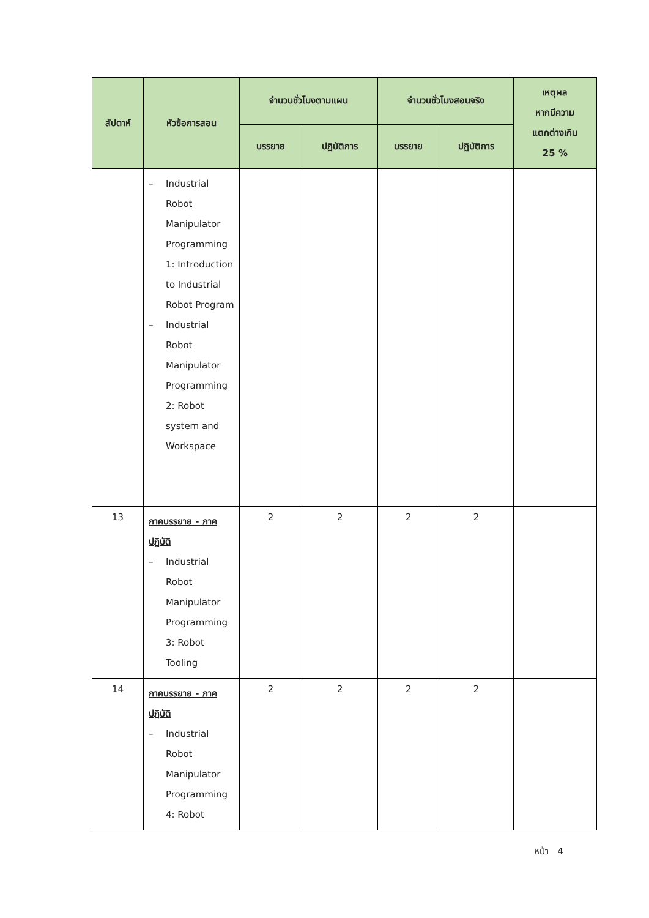| สัปดาห์ | หัวข้อการสอน | จำนวนชั่วโมงตามแผน | | จำนวนชั่วโมงสอนจริง | | เหตุผล หากมีความ แตกต่างเกิน 25 % |
| --- | --- | --- | --- | --- | --- | --- |
| | | บรรยาย | ปฏิบัติการ | บรรยาย | ปฏิบัติการ | |
| | – Industrial Robot Manipulator Programming 1: Introduction to Industrial Robot Program – Industrial Robot Manipulator Programming 2: Robot system and Workspace | | | | | |
| 13 | ภาคบรรยาย - ภาคปฏิบัติ – Industrial Robot Manipulator Programming 3: Robot Tooling | 2 | 2 | 2 | 2 | |
| 14 | ภาคบรรยาย - ภาคปฏิบัติ – Industrial Robot Manipulator Programming 4: Robot | 2 | 2 | 2 | 2 | |
หน้า 4